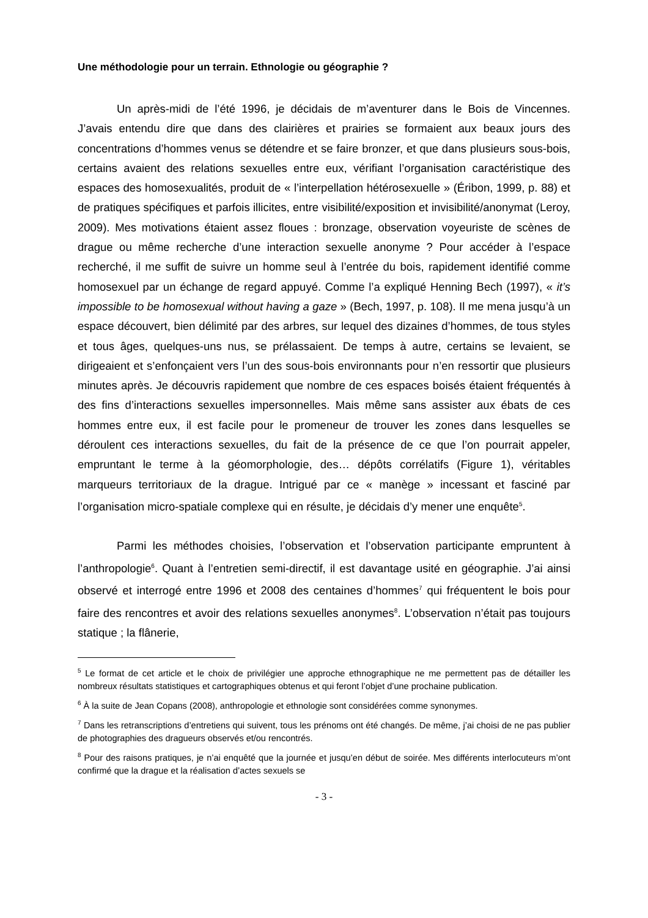Une méthodologie pour un terrain. Ethnologie ou géographie ?
Un après-midi de l’été 1996, je décidais de m’aventurer dans le Bois de Vincennes. J’avais entendu dire que dans des clairières et prairies se formaient aux beaux jours des concentrations d’hommes venus se détendre et se faire bronzer, et que dans plusieurs sous-bois, certains avaient des relations sexuelles entre eux, vérifiant l’organisation caractéristique des espaces des homosexualités, produit de « l’interpellation hétérosexuelle » (Éribon, 1999, p. 88) et de pratiques spécifiques et parfois illicites, entre visibilité/exposition et invisibilité/anonymat (Leroy, 2009). Mes motivations étaient assez floues : bronzage, observation voyeuriste de scènes de drague ou même recherche d’une interaction sexuelle anonyme ? Pour accéder à l’espace recherché, il me suffit de suivre un homme seul à l’entrée du bois, rapidement identifié comme homosexuel par un échange de regard appuyé. Comme l’a expliqué Henning Bech (1997), « it’s impossible to be homosexual without having a gaze » (Bech, 1997, p. 108). Il me mena jusqu’à un espace découvert, bien délimité par des arbres, sur lequel des dizaines d’hommes, de tous styles et tous âges, quelques-uns nus, se prélassaient. De temps à autre, certains se levaient, se dirigeaient et s’enfonçaient vers l’un des sous-bois environnants pour n’en ressortir que plusieurs minutes après. Je découvris rapidement que nombre de ces espaces boisés étaient fréquentés à des fins d’interactions sexuelles impersonnelles. Mais même sans assister aux ébats de ces hommes entre eux, il est facile pour le promeneur de trouver les zones dans lesquelles se déroulent ces interactions sexuelles, du fait de la présence de ce que l’on pourrait appeler, empruntant le terme à la géomorphologie, des… dépôts corrélatifs (Figure 1), véritables marqueurs territoriaux de la drague. Intrigué par ce « manège » incessant et fasciné par l’organisation micro-spatiale complexe qui en résulte, je décidais d’y mener une enquête<sup>5</sup>.
Parmi les méthodes choisies, l’observation et l’observation participante empruntent à l’anthropologie<sup>6</sup>. Quant à l’entretien semi-directif, il est davantage usité en géographie. J’ai ainsi observé et interrogé entre 1996 et 2008 des centaines d’hommes<sup>7</sup> qui fréquentent le bois pour faire des rencontres et avoir des relations sexuelles anonymes<sup>8</sup>. L’observation n’était pas toujours statique ; la flânerie,
<sup>5</sup> Le format de cet article et le choix de privilégier une approche ethnographique ne me permettent pas de détailler les nombreux résultats statistiques et cartographiques obtenus et qui feront l’objet d’une prochaine publication.
<sup>6</sup> À la suite de Jean Copans (2008), anthropologie et ethnologie sont considérées comme synonymes.
<sup>7</sup> Dans les retranscriptions d’entretiens qui suivent, tous les prénoms ont été changés. De même, j’ai choisi de ne pas publier de photographies des dragueurs observés et/ou rencontrés.
<sup>8</sup> Pour des raisons pratiques, je n’ai enquêté que la journée et jusqu’en début de soirée. Mes différents interlocuteurs m’ont confirmé que la drague et la réalisation d’actes sexuels se
- 3 -